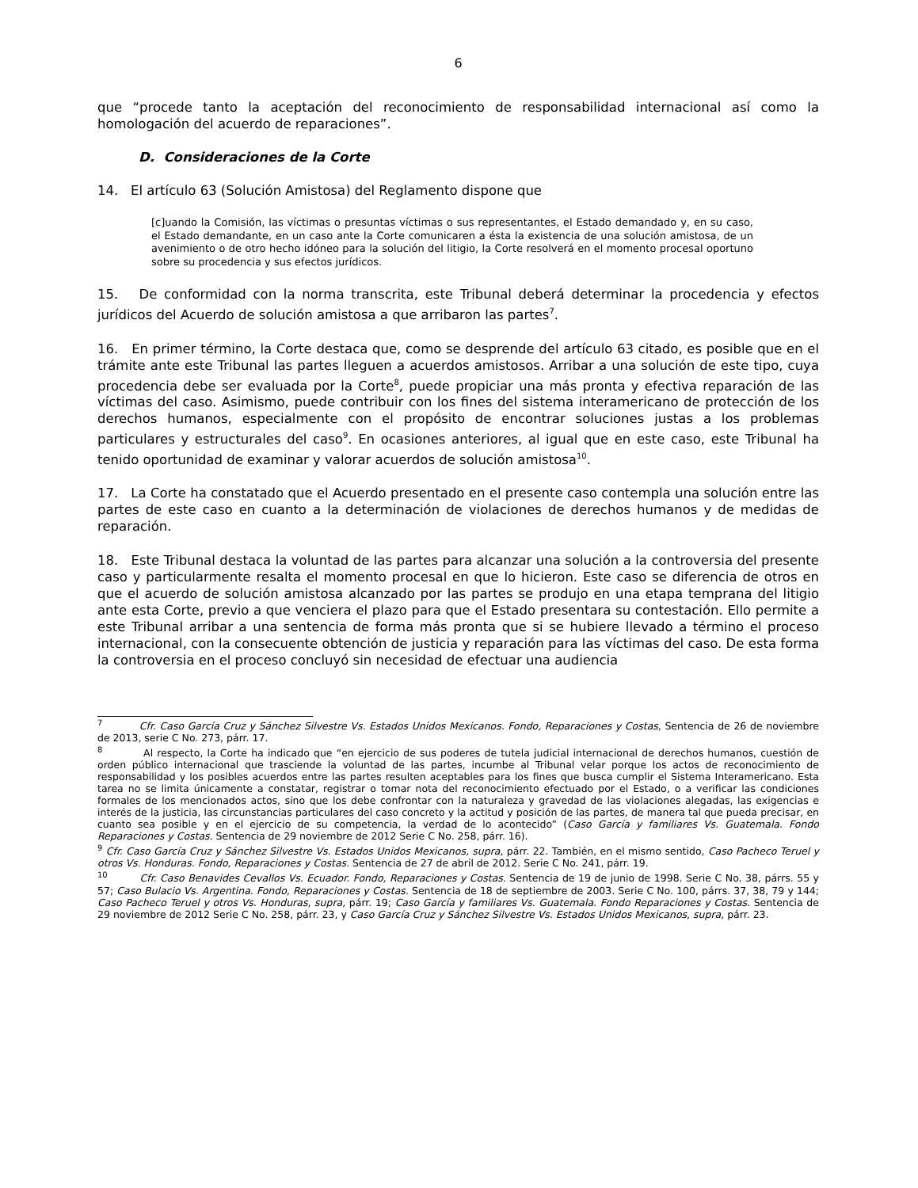6
que “procede tanto la aceptación del reconocimiento de responsabilidad internacional así como la homologación del acuerdo de reparaciones”.
D. Consideraciones de la Corte
14. El artículo 63 (Solución Amistosa) del Reglamento dispone que
[c]uando la Comisión, las víctimas o presuntas víctimas o sus representantes, el Estado demandado y, en su caso, el Estado demandante, en un caso ante la Corte comunicaren a ésta la existencia de una solución amistosa, de un avenimiento o de otro hecho idóneo para la solución del litigio, la Corte resolverá en el momento procesal oportuno sobre su procedencia y sus efectos jurídicos.
15. De conformidad con la norma transcrita, este Tribunal deberá determinar la procedencia y efectos jurídicos del Acuerdo de solución amistosa a que arribaron las partes<sup>7</sup>.
16. En primer término, la Corte destaca que, como se desprende del artículo 63 citado, es posible que en el trámite ante este Tribunal las partes lleguen a acuerdos amistosos. Arribar a una solución de este tipo, cuya procedencia debe ser evaluada por la Corte<sup>8</sup>, puede propiciar una más pronta y efectiva reparación de las víctimas del caso. Asimismo, puede contribuir con los fines del sistema interamericano de protección de los derechos humanos, especialmente con el propósito de encontrar soluciones justas a los problemas particulares y estructurales del caso<sup>9</sup>. En ocasiones anteriores, al igual que en este caso, este Tribunal ha tenido oportunidad de examinar y valorar acuerdos de solución amistosa<sup>10</sup>.
17. La Corte ha constatado que el Acuerdo presentado en el presente caso contempla una solución entre las partes de este caso en cuanto a la determinación de violaciones de derechos humanos y de medidas de reparación.
18. Este Tribunal destaca la voluntad de las partes para alcanzar una solución a la controversia del presente caso y particularmente resalta el momento procesal en que lo hicieron. Este caso se diferencia de otros en que el acuerdo de solución amistosa alcanzado por las partes se produjo en una etapa temprana del litigio ante esta Corte, previo a que venciera el plazo para que el Estado presentara su contestación. Ello permite a este Tribunal arribar a una sentencia de forma más pronta que si se hubiere llevado a término el proceso internacional, con la consecuente obtención de justicia y reparación para las víctimas del caso. De esta forma la controversia en el proceso concluyó sin necesidad de efectuar una audiencia
<sup>7</sup> Cfr. Caso García Cruz y Sánchez Silvestre Vs. Estados Unidos Mexicanos. Fondo, Reparaciones y Costas, Sentencia de 26 de noviembre de 2013, serie C No. 273, párr. 17.
<sup>8</sup> Al respecto, la Corte ha indicado que “en ejercicio de sus poderes de tutela judicial internacional de derechos humanos, cuestión de orden público internacional que trasciende la voluntad de las partes, incumbe al Tribunal velar porque los actos de reconocimiento de responsabilidad y los posibles acuerdos entre las partes resulten aceptables para los fines que busca cumplir el Sistema Interamericano. Esta tarea no se limita únicamente a constatar, registrar o tomar nota del reconocimiento efectuado por el Estado, o a verificar las condiciones formales de los mencionados actos, sino que los debe confrontar con la naturaleza y gravedad de las violaciones alegadas, las exigencias e interés de la justicia, las circunstancias particulares del caso concreto y la actitud y posición de las partes, de manera tal que pueda precisar, en cuanto sea posible y en el ejercicio de su competencia, la verdad de lo acontecido” (Caso García y familiares Vs. Guatemala. Fondo Reparaciones y Costas. Sentencia de 29 noviembre de 2012 Serie C No. 258, párr. 16).
<sup>9</sup> Cfr. Caso García Cruz y Sánchez Silvestre Vs. Estados Unidos Mexicanos, supra, párr. 22. También, en el mismo sentido, Caso Pacheco Teruel y otros Vs. Honduras. Fondo, Reparaciones y Costas. Sentencia de 27 de abril de 2012. Serie C No. 241, párr. 19.
<sup>10</sup> Cfr. Caso Benavides Cevallos Vs. Ecuador. Fondo, Reparaciones y Costas. Sentencia de 19 de junio de 1998. Serie C No. 38, párrs. 55 y 57; Caso Bulacio Vs. Argentina. Fondo, Reparaciones y Costas. Sentencia de 18 de septiembre de 2003. Serie C No. 100, párrs. 37, 38, 79 y 144; Caso Pacheco Teruel y otros Vs. Honduras, supra, párr. 19; Caso García y familiares Vs. Guatemala. Fondo Reparaciones y Costas. Sentencia de 29 noviembre de 2012 Serie C No. 258, párr. 23, y Caso García Cruz y Sánchez Silvestre Vs. Estados Unidos Mexicanos, supra, párr. 23.